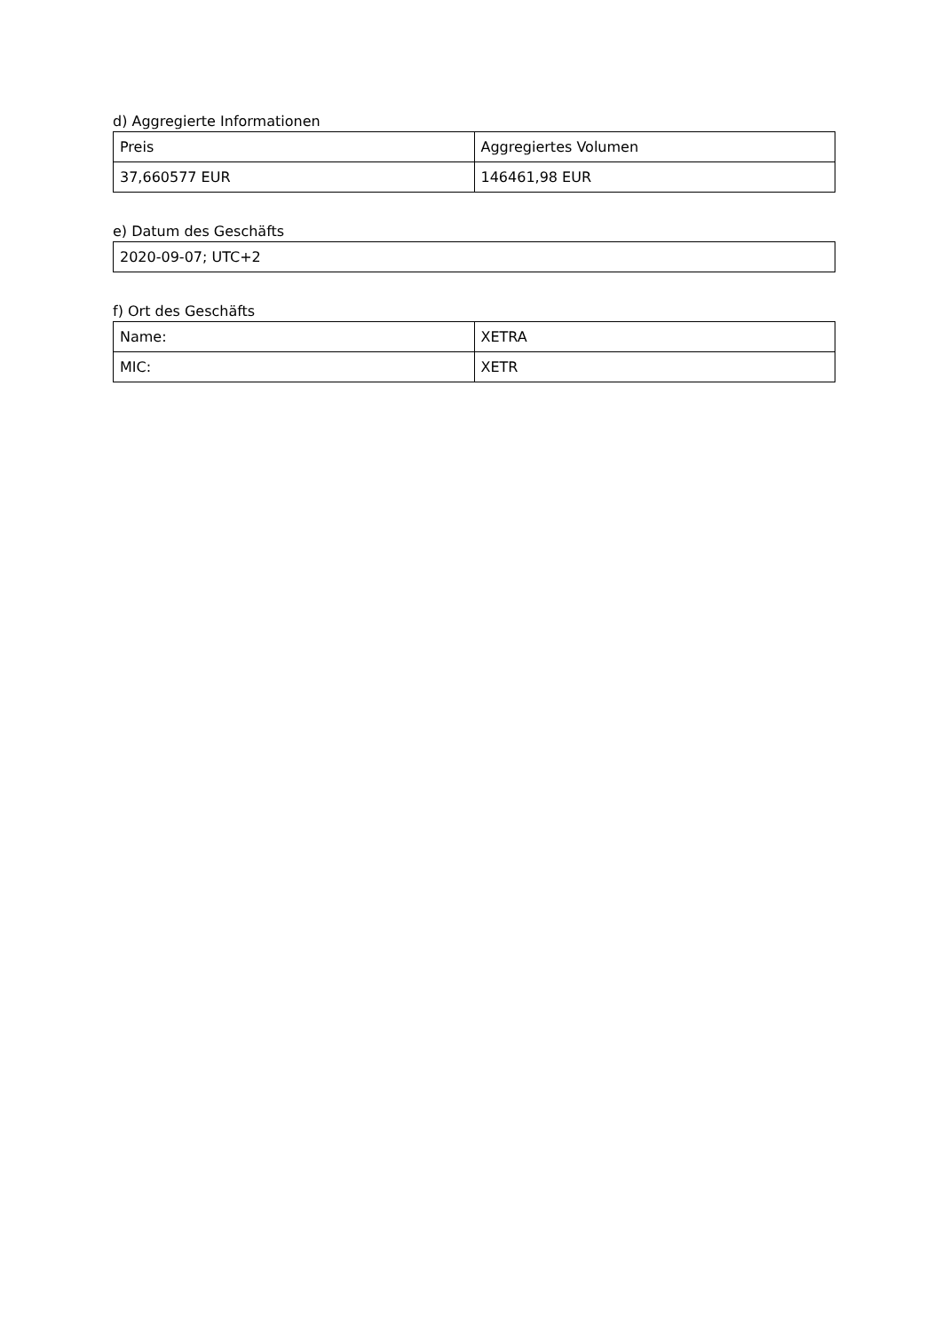d) Aggregierte Informationen
| Preis | Aggregiertes Volumen |
| 37,660577 EUR | 146461,98 EUR |
e) Datum des Geschäfts
| 2020-09-07; UTC+2 |
f) Ort des Geschäfts
| Name: | XETRA |
| MIC: | XETR |